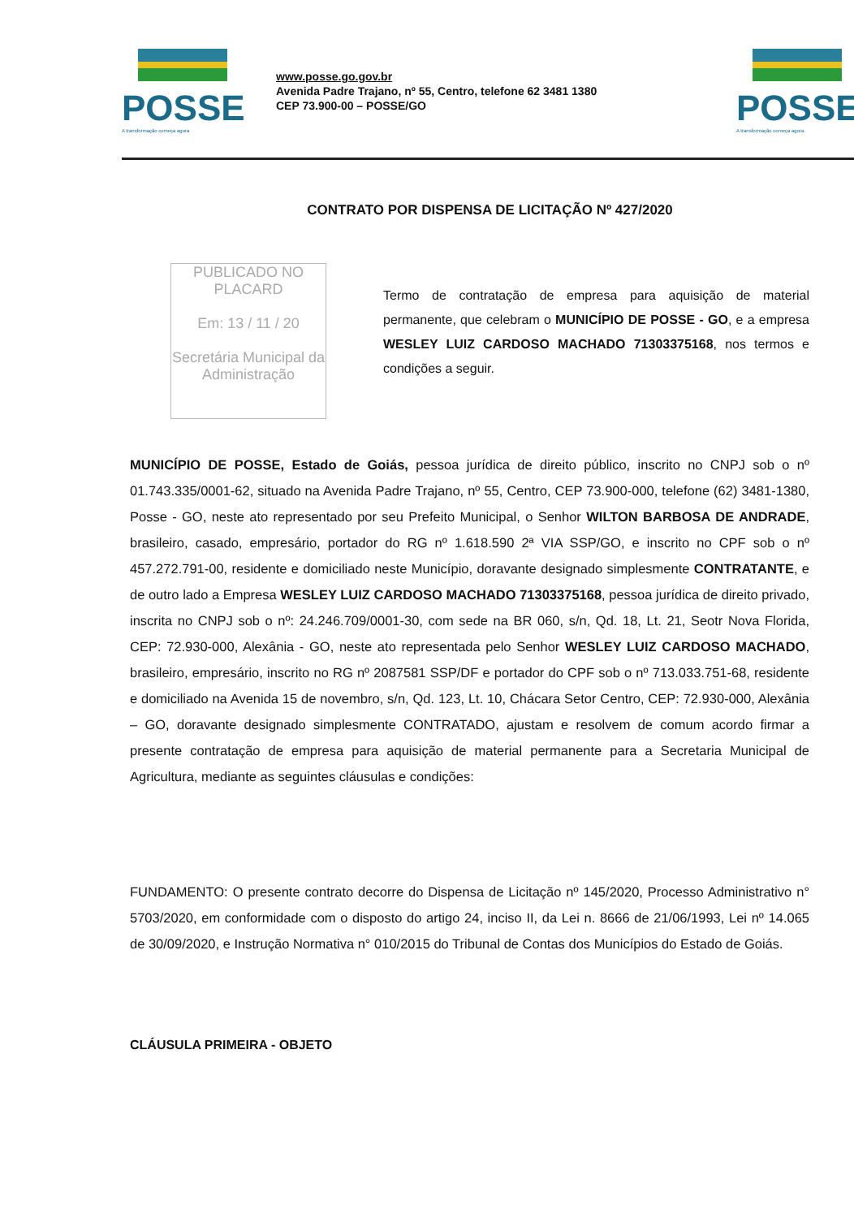POSSE
A transformação começa agora
www.posse.go.gov.br
Avenida Padre Trajano, nº 55, Centro, telefone 62 3481 1380
CEP 73.900-00 – POSSE/GO
POSSE
A transformação começa agora.
CONTRATO POR DISPENSA DE LICITAÇÃO Nº 427/2020
PUBLICADO NO PLACARD
Em: 13 / 11 / 20
Secretária Municipal da Administração
Termo de contratação de empresa para aquisição de material permanente, que celebram o MUNICÍPIO DE POSSE - GO, e a empresa WESLEY LUIZ CARDOSO MACHADO 71303375168, nos termos e condições a seguir.
MUNICÍPIO DE POSSE, Estado de Goiás, pessoa jurídica de direito público, inscrito no CNPJ sob o nº 01.743.335/0001-62, situado na Avenida Padre Trajano, nº 55, Centro, CEP 73.900-000, telefone (62) 3481-1380, Posse - GO, neste ato representado por seu Prefeito Municipal, o Senhor WILTON BARBOSA DE ANDRADE, brasileiro, casado, empresário, portador do RG nº 1.618.590 2ª VIA SSP/GO, e inscrito no CPF sob o nº 457.272.791-00, residente e domiciliado neste Município, doravante designado simplesmente CONTRATANTE, e de outro lado a Empresa WESLEY LUIZ CARDOSO MACHADO 71303375168, pessoa jurídica de direito privado, inscrita no CNPJ sob o nº: 24.246.709/0001-30, com sede na BR 060, s/n, Qd. 18, Lt. 21, Seotr Nova Florida, CEP: 72.930-000, Alexânia - GO, neste ato representada pelo Senhor WESLEY LUIZ CARDOSO MACHADO, brasileiro, empresário, inscrito no RG nº 2087581 SSP/DF e portador do CPF sob o nº 713.033.751-68, residente e domiciliado na Avenida 15 de novembro, s/n, Qd. 123, Lt. 10, Chácara Setor Centro, CEP: 72.930-000, Alexânia – GO, doravante designado simplesmente CONTRATADO, ajustam e resolvem de comum acordo firmar a presente contratação de empresa para aquisição de material permanente para a Secretaria Municipal de Agricultura, mediante as seguintes cláusulas e condições:
FUNDAMENTO: O presente contrato decorre do Dispensa de Licitação nº 145/2020, Processo Administrativo n° 5703/2020, em conformidade com o disposto do artigo 24, inciso II, da Lei n. 8666 de 21/06/1993, Lei nº 14.065 de 30/09/2020, e Instrução Normativa n° 010/2015 do Tribunal de Contas dos Municípios do Estado de Goiás.
CLÁUSULA PRIMEIRA - OBJETO